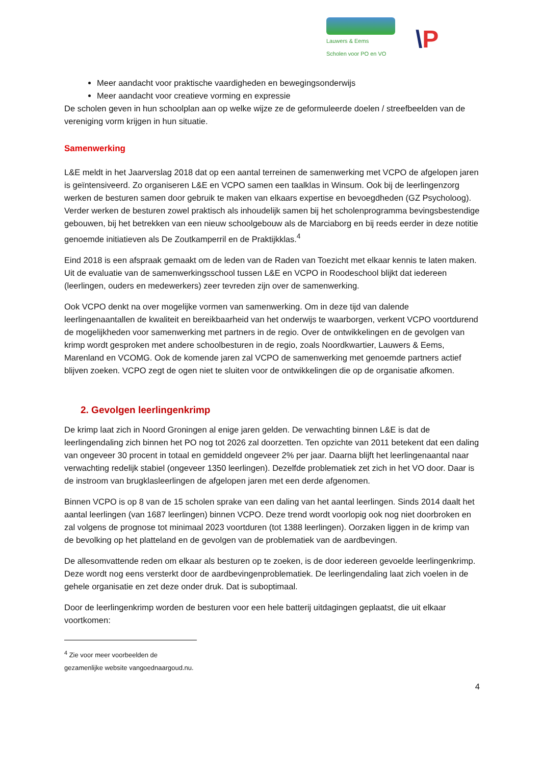Lauwers & Eems
Scholen voor PO en VO
\P
Meer aandacht voor praktische vaardigheden en bewegingsonderwijs
Meer aandacht voor creatieve vorming en expressie
De scholen geven in hun schoolplan aan op welke wijze ze de geformuleerde doelen / streefbeelden van de vereniging vorm krijgen in hun situatie.
Samenwerking
L&E meldt in het Jaarverslag 2018 dat op een aantal terreinen de samenwerking met VCPO de afgelopen jaren is geïntensiveerd. Zo organiseren L&E en VCPO samen een taalklas in Winsum. Ook bij de leerlingenzorg werken de besturen samen door gebruik te maken van elkaars expertise en bevoegdheden (GZ Psycholoog). Verder werken de besturen zowel praktisch als inhoudelijk samen bij het scholenprogramma bevingsbestendige gebouwen, bij het betrekken van een nieuw schoolgebouw als de Marciaborg en bij reeds eerder in deze notitie genoemde initiatieven als De Zoutkamperril en de Praktijkklas.<sup>4</sup>
Eind 2018 is een afspraak gemaakt om de leden van de Raden van Toezicht met elkaar kennis te laten maken. Uit de evaluatie van de samenwerkingsschool tussen L&E en VCPO in Roodeschool blijkt dat iedereen (leerlingen, ouders en medewerkers) zeer tevreden zijn over de samenwerking.
Ook VCPO denkt na over mogelijke vormen van samenwerking. Om in deze tijd van dalende leerlingenaantallen de kwaliteit en bereikbaarheid van het onderwijs te waarborgen, verkent VCPO voortdurend de mogelijkheden voor samenwerking met partners in de regio. Over de ontwikkelingen en de gevolgen van krimp wordt gesproken met andere schoolbesturen in de regio, zoals Noordkwartier, Lauwers & Eems, Marenland en VCOMG. Ook de komende jaren zal VCPO de samenwerking met genoemde partners actief blijven zoeken. VCPO zegt de ogen niet te sluiten voor de ontwikkelingen die op de organisatie afkomen.
2. Gevolgen leerlingenkrimp
De krimp laat zich in Noord Groningen al enige jaren gelden. De verwachting binnen L&E is dat de leerlingendaling zich binnen het PO nog tot 2026 zal doorzetten. Ten opzichte van 2011 betekent dat een daling van ongeveer 30 procent in totaal en gemiddeld ongeveer 2% per jaar. Daarna blijft het leerlingenaantal naar verwachting redelijk stabiel (ongeveer 1350 leerlingen). Dezelfde problematiek zet zich in het VO door. Daar is de instroom van brugklasleerlingen de afgelopen jaren met een derde afgenomen.
Binnen VCPO is op 8 van de 15 scholen sprake van een daling van het aantal leerlingen. Sinds 2014 daalt het aantal leerlingen (van 1687 leerlingen) binnen VCPO. Deze trend wordt voorlopig ook nog niet doorbroken en zal volgens de prognose tot minimaal 2023 voortduren (tot 1388 leerlingen). Oorzaken liggen in de krimp van de bevolking op het platteland en de gevolgen van de problematiek van de aardbevingen.
De allesomvattende reden om elkaar als besturen op te zoeken, is de door iedereen gevoelde leerlingenkrimp. Deze wordt nog eens versterkt door de aardbevingenproblematiek. De leerlingendaling laat zich voelen in de gehele organisatie en zet deze onder druk. Dat is suboptimaal.
Door de leerlingenkrimp worden de besturen voor een hele batterij uitdagingen geplaatst, die uit elkaar voortkomen:
<sup>4</sup> Zie voor meer voorbeelden de gezamenlijke website vangoednaargoud.nu.
4